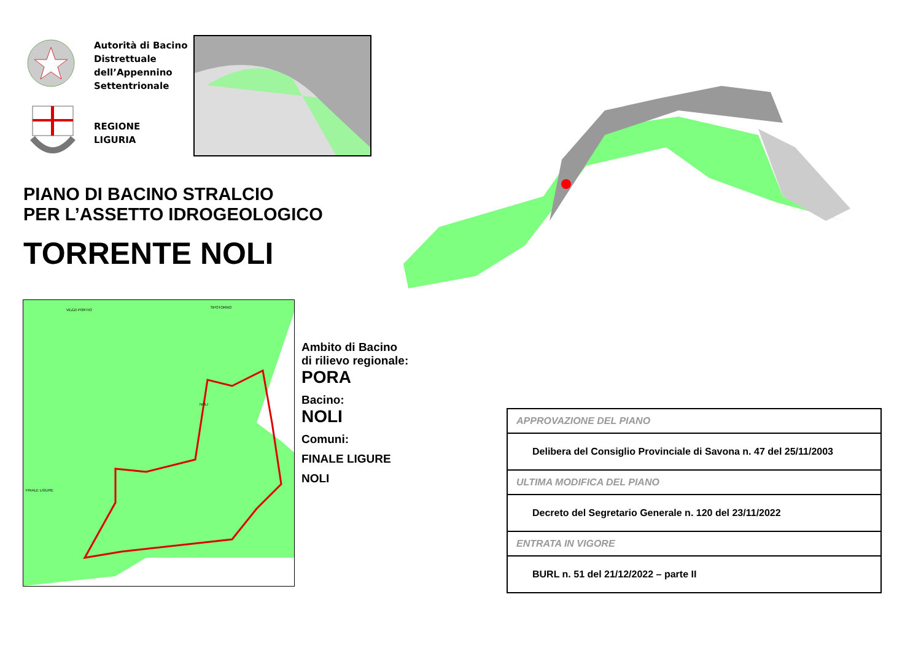Autorità di Bacino
Distrettuale
dell’Appennino
Settentrionale
REGIONE
LIGURIA
PIANO DI BACINO STRALCIO
PER L’ASSETTO IDROGEOLOGICO
TORRENTE NOLI
VEZZI PORTIO
SPOTORNO
NOLI
FINALE LIGURE
Ambito di Bacino
di rilievo regionale:
PORA
Bacino:
NOLI
Comuni:
FINALE LIGURE
NOLI
| APPROVAZIONE DEL PIANO |
| Delibera del Consiglio Provinciale di Savona n. 47 del 25/11/2003 |
| ULTIMA MODIFICA DEL PIANO |
| Decreto del Segretario Generale n. 120 del 23/11/2022 |
| ENTRATA IN VIGORE |
| BURL n. 51 del 21/12/2022 – parte II |